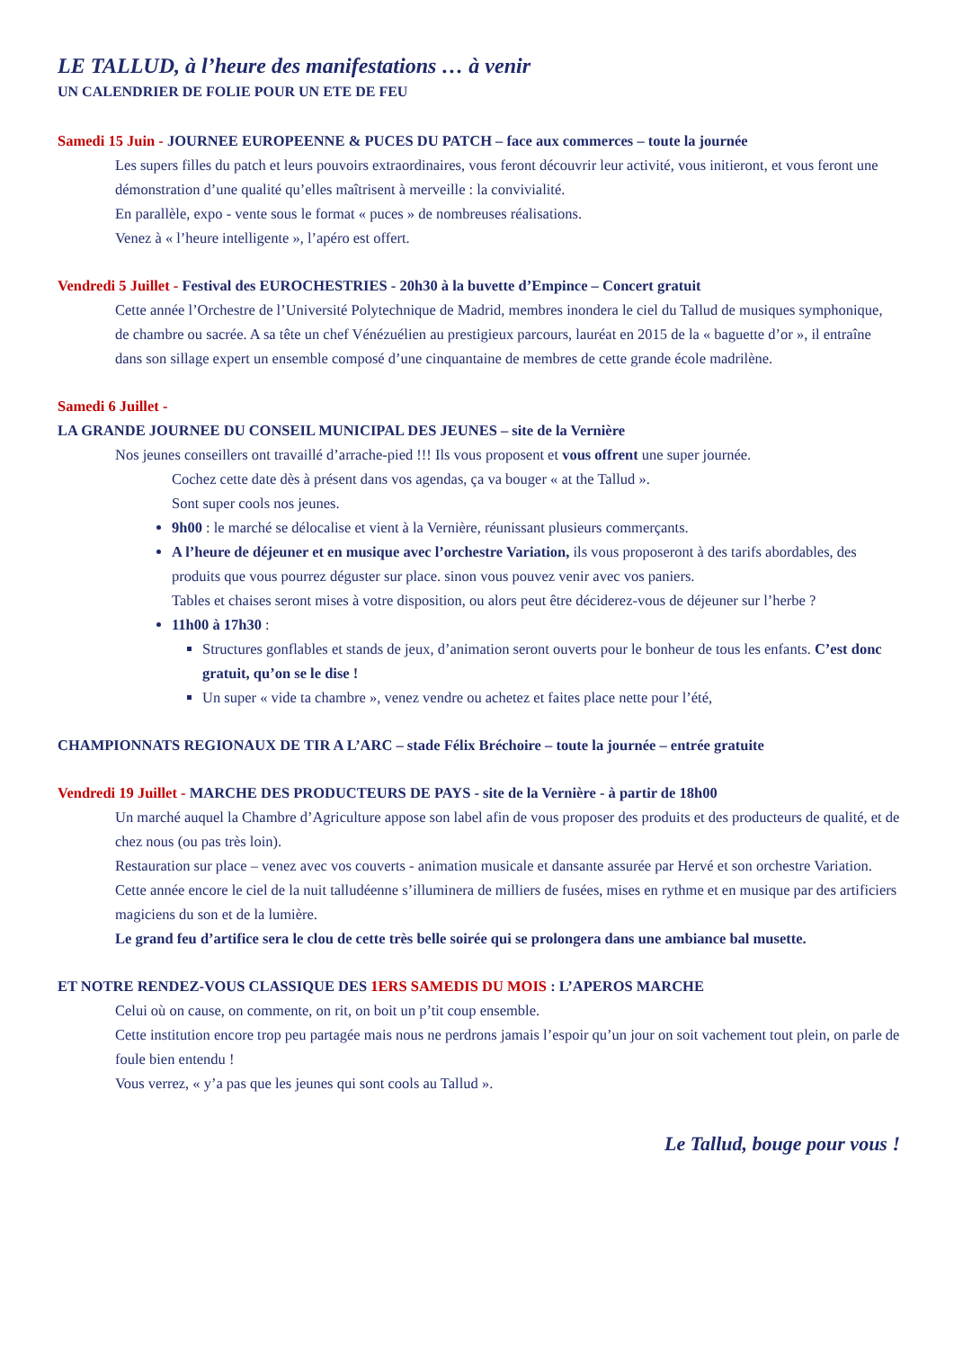LE TALLUD, à l’heure des manifestations … à venir
UN CALENDRIER DE FOLIE POUR UN ETE DE FEU
Samedi 15 Juin - JOURNEE EUROPEENNE & PUCES DU PATCH – face aux commerces – toute la journée
Les supers filles du patch et leurs pouvoirs extraordinaires, vous feront découvrir leur activité, vous initieront, et vous feront une démonstration d’une qualité qu’elles maîtrisent à merveille : la convivialité.
En parallèle, expo - vente sous le format « puces » de nombreuses réalisations.
Venez à « l’heure intelligente », l’apéro est offert.
Vendredi 5 Juillet - Festival des EUROCHESTRIES - 20h30 à la buvette d’Empince – Concert gratuit
Cette année l’Orchestre de l’Université Polytechnique de Madrid, membres inondera le ciel du Tallud de musiques symphonique, de chambre ou sacrée. A sa tête un chef Vénézuélien au prestigieux parcours, lauréat en 2015 de la « baguette d’or », il entraîne dans son sillage expert un ensemble composé d’une cinquantaine de membres de cette grande école madrilène.
Samedi 6 Juillet -
LA GRANDE JOURNEE DU CONSEIL MUNICIPAL DES JEUNES – site de la Vernière
Nos jeunes conseillers ont travaillé d’arrache-pied !!! Ils vous proposent et vous offrent une super journée.
Cochez cette date dès à présent dans vos agendas, ça va bouger « at the Tallud ».
Sont super cools nos jeunes.
9h00 : le marché se délocalise et vient à la Vernière, réunissant plusieurs commerçants.
A l’heure de déjeuner et en musique avec l’orchestre Variation, ils vous proposeront à des tarifs abordables, des produits que vous pourrez déguster sur place. sinon vous pouvez venir avec vos paniers.
Tables et chaises seront mises à votre disposition, ou alors peut être déciderez-vous de déjeuner sur l’herbe ?
11h00 à 17h30 :
Structures gonflables et stands de jeux, d’animation seront ouverts pour le bonheur de tous les enfants. C’est donc gratuit, qu’on se le dise !
Un super « vide ta chambre », venez vendre ou achetez et faites place nette pour l’été,
CHAMPIONNATS REGIONAUX DE TIR A L’ARC – stade Félix Bréchoire – toute la journée – entrée gratuite
Vendredi 19 Juillet - MARCHE DES PRODUCTEURS DE PAYS - site de la Vernière - à partir de 18h00
Un marché auquel la Chambre d’Agriculture appose son label afin de vous proposer des produits et des producteurs de qualité, et de chez nous (ou pas très loin).
Restauration sur place – venez avec vos couverts - animation musicale et dansante assurée par Hervé et son orchestre Variation.
Cette année encore le ciel de la nuit talludéenne s’illuminera de milliers de fusées, mises en rythme et en musique par des artificiers magiciens du son et de la lumière.
Le grand feu d’artifice sera le clou de cette très belle soirée qui se prolongera dans une ambiance bal musette.
ET NOTRE RENDEZ-VOUS CLASSIQUE DES 1ERS SAMEDIS DU MOIS : L’APEROS MARCHE
Celui où on cause, on commente, on rit, on boit un p’tit coup ensemble.
Cette institution encore trop peu partagée mais nous ne perdrons jamais l’espoir qu’un jour on soit vachement tout plein, on parle de foule bien entendu !
Vous verrez, « y’a pas que les jeunes qui sont cools au Tallud ».
Le Tallud, bouge pour vous !